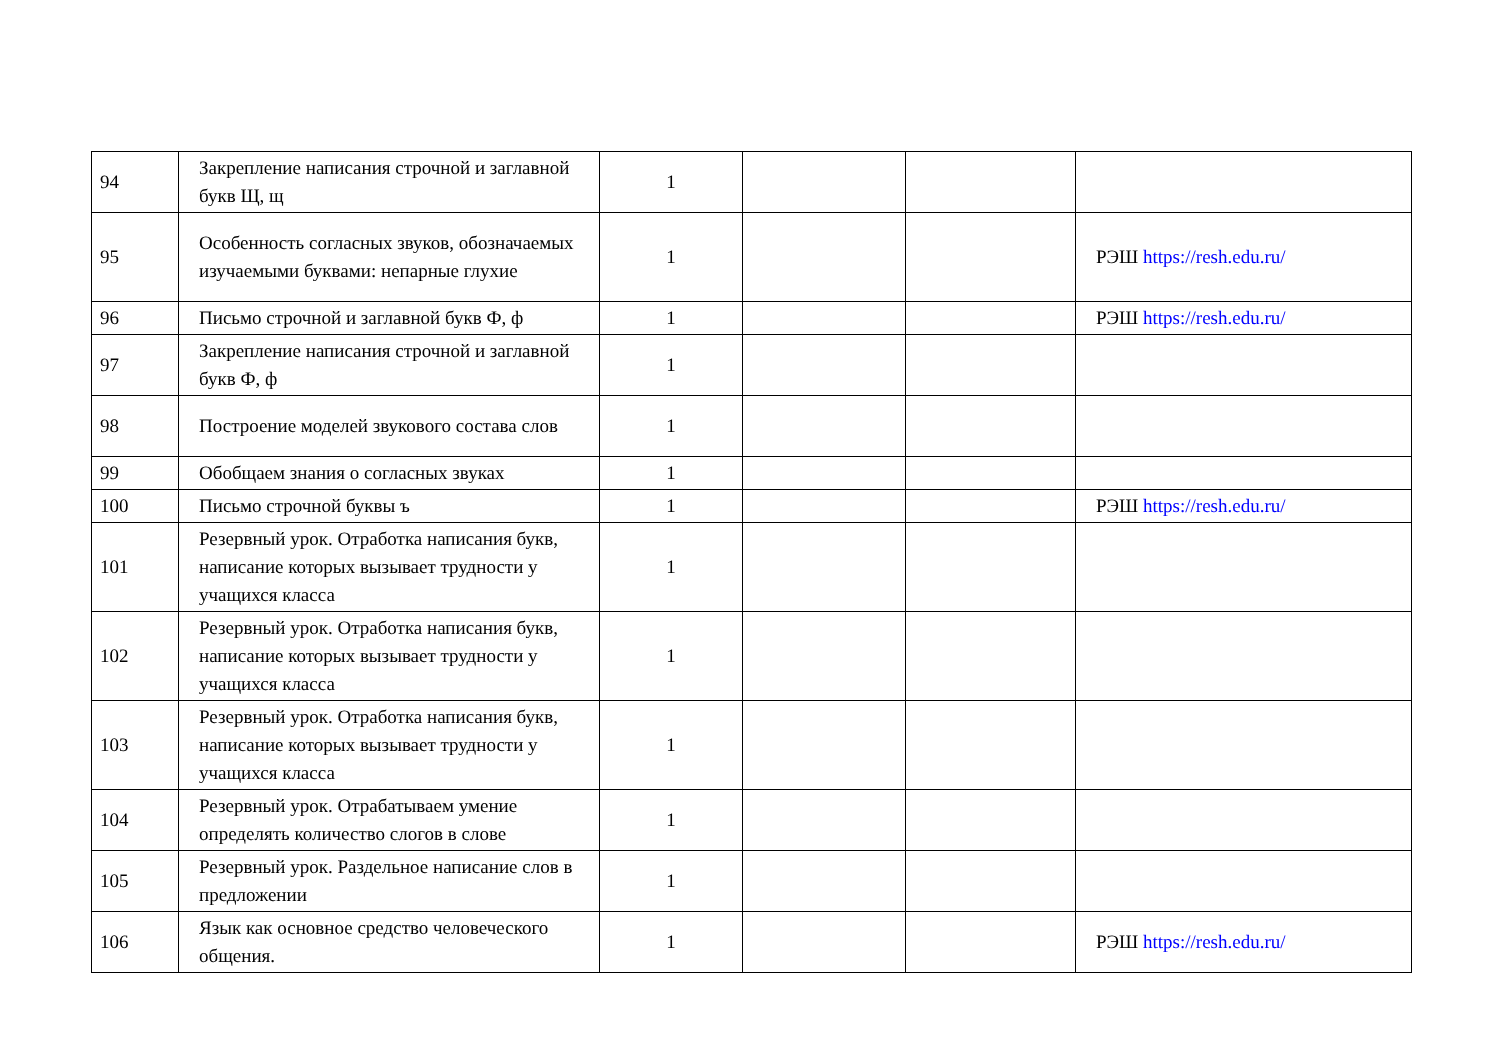| 94 | Закрепление написания строчной и заглавной букв Щ, щ | 1 | | | |
| 95 | Особенность согласных звуков, обозначаемых изучаемыми буквами: непарные глухие | 1 | | | РЭШ https://resh.edu.ru/ |
| 96 | Письмо строчной и заглавной букв Ф, ф | 1 | | | РЭШ https://resh.edu.ru/ |
| 97 | Закрепление написания строчной и заглавной букв Ф, ф | 1 | | | |
| 98 | Построение моделей звукового состава слов | 1 | | | |
| 99 | Обобщаем знания о согласных звуках | 1 | | | |
| 100 | Письмо строчной буквы ъ | 1 | | | РЭШ https://resh.edu.ru/ |
| 101 | Резервный урок. Отработка написания букв, написание которых вызывает трудности у учащихся класса | 1 | | | |
| 102 | Резервный урок. Отработка написания букв, написание которых вызывает трудности у учащихся класса | 1 | | | |
| 103 | Резервный урок. Отработка написания букв, написание которых вызывает трудности у учащихся класса | 1 | | | |
| 104 | Резервный урок. Отрабатываем умение определять количество слогов в слове | 1 | | | |
| 105 | Резервный урок. Раздельное написание слов в предложении | 1 | | | |
| 106 | Язык как основное средство человеческого общения. | 1 | | | РЭШ https://resh.edu.ru/ |